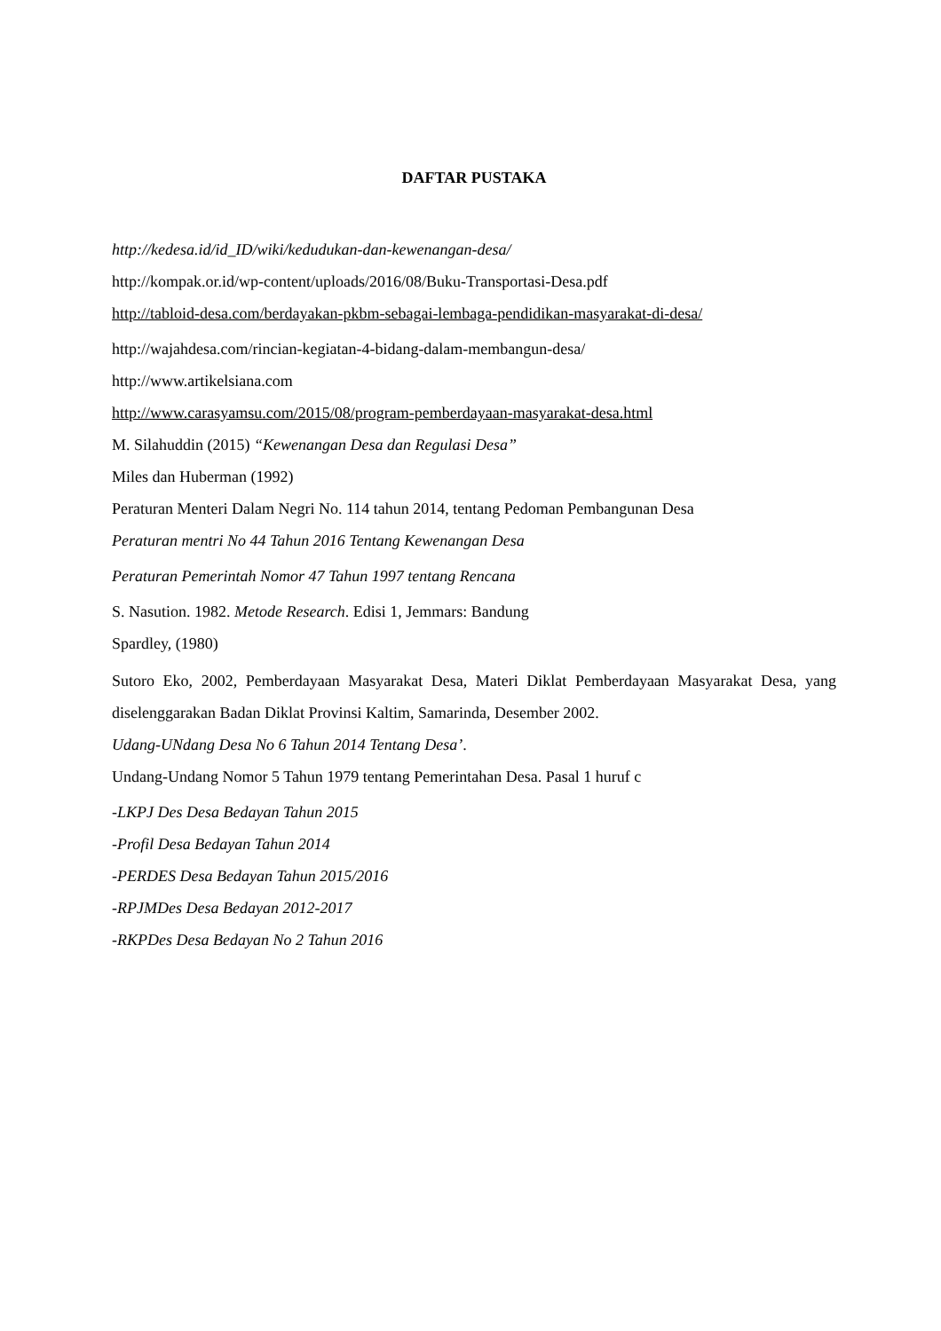DAFTAR PUSTAKA
http://kedesa.id/id_ID/wiki/kedudukan-dan-kewenangan-desa/
http://kompak.or.id/wp-content/uploads/2016/08/Buku-Transportasi-Desa.pdf
http://tabloid-desa.com/berdayakan-pkbm-sebagai-lembaga-pendidikan-masyarakat-di-desa/
http://wajahdesa.com/rincian-kegiatan-4-bidang-dalam-membangun-desa/
http://www.artikelsiana.com
http://www.carasyamsu.com/2015/08/program-pemberdayaan-masyarakat-desa.html
M. Silahuddin (2015) “Kewenangan Desa dan Regulasi Desa”
Miles dan Huberman (1992)
Peraturan Menteri Dalam Negri No. 114 tahun 2014, tentang Pedoman Pembangunan Desa
Peraturan mentri No 44 Tahun 2016 Tentang Kewenangan Desa
Peraturan Pemerintah Nomor 47 Tahun 1997 tentang Rencana
S. Nasution. 1982. Metode Research. Edisi 1, Jemmars: Bandung
Spardley, (1980)
Sutoro Eko, 2002, Pemberdayaan Masyarakat Desa, Materi Diklat Pemberdayaan Masyarakat Desa, yang diselenggarakan Badan Diklat Provinsi Kaltim, Samarinda, Desember 2002.
Udang-UNdang Desa No 6 Tahun 2014 Tentang Desa’.
Undang-Undang Nomor 5 Tahun 1979 tentang Pemerintahan Desa. Pasal 1 huruf c
-LKPJ Des Desa Bedayan Tahun 2015
-Profil Desa Bedayan Tahun 2014
-PERDES Desa Bedayan Tahun 2015/2016
-RPJMDes Desa Bedayan 2012-2017
-RKPDes Desa Bedayan No 2 Tahun 2016